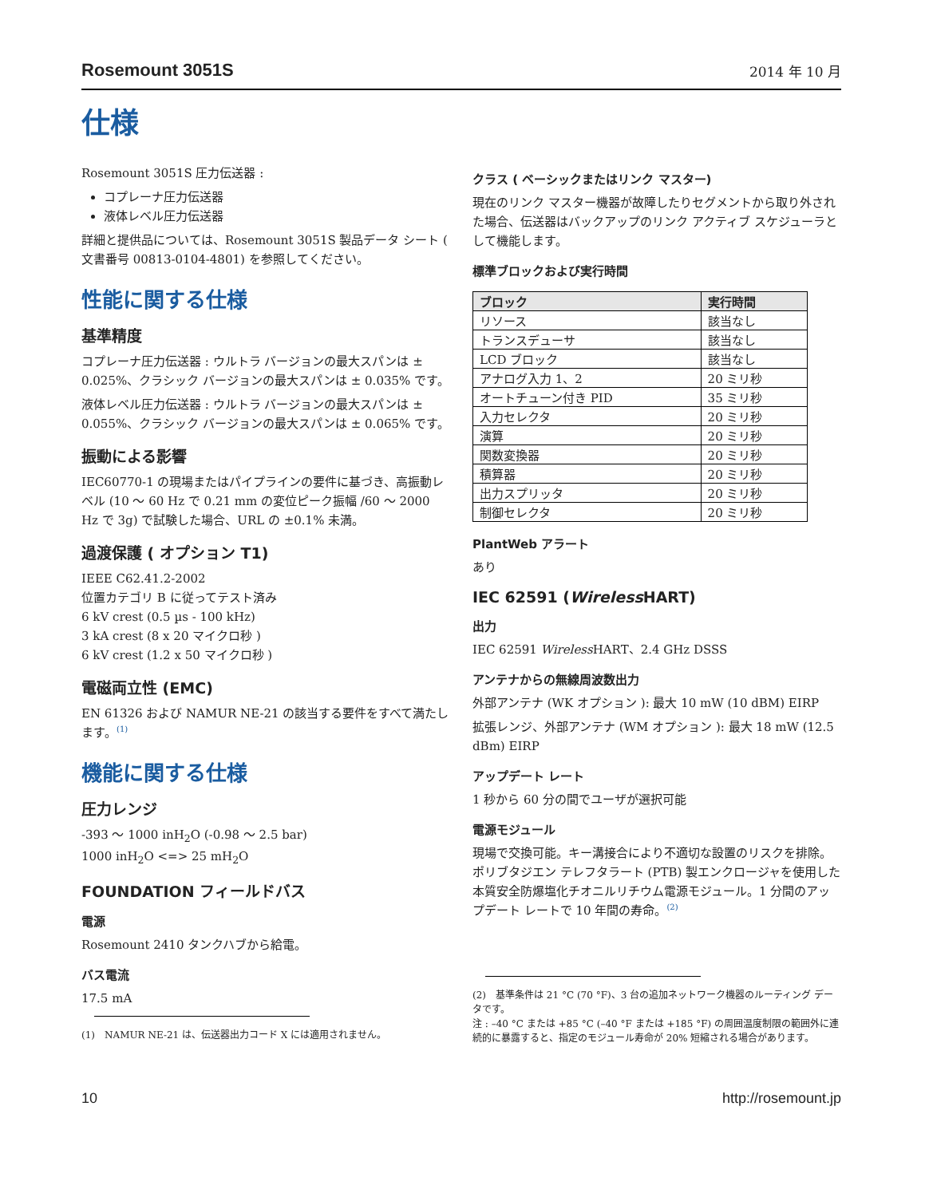Rosemount 3051S 2014 年 10 月
仕様
Rosemount 3051S 圧力伝送器 :
コプレーナ圧力伝送器
液体レベル圧力伝送器
詳細と提供品については、Rosemount 3051S 製品データ シート ( 文書番号 00813-0104-4801) を参照してください。
性能に関する仕様
基準精度
コプレーナ圧力伝送器 : ウルトラ バージョンの最大スパンは ± 0.025%、クラシック バージョンの最大スパンは ± 0.035% です。
液体レベル圧力伝送器 : ウルトラ バージョンの最大スパンは ± 0.055%、クラシック バージョンの最大スパンは ± 0.065% です。
振動による影響
IEC60770-1 の現場またはパイプラインの要件に基づき、高振動レベル (10 ～ 60 Hz で 0.21 mm の変位ピーク振幅 /60 ～ 2000 Hz で 3g) で試験した場合、URL の ±0.1% 未満。
過渡保護 ( オプション T1)
IEEE C62.41.2-2002
位置カテゴリ B に従ってテスト済み
6 kV crest (0.5 µs - 100 kHz)
3 kA crest (8 x 20 マイクロ秒 )
6 kV crest (1.2 x 50 マイクロ秒 )
電磁両立性 (EMC)
EN 61326 および NAMUR NE-21 の該当する要件をすべて満たします。<sup>(1)</sup>
機能に関する仕様
圧力レンジ
-393 ～ 1000 inH<sub>2</sub>O (-0.98 ～ 2.5 bar)
1000 inH<sub>2</sub>O <=> 25 mH<sub>2</sub>O
FOUNDATION フィールドバス
電源
Rosemount 2410 タンクハブから給電。
バス電流
17.5 mA
(1)　NAMUR NE-21 は、伝送器出力コード X には適用されません。
クラス ( ベーシックまたはリンク マスター)
現在のリンク マスター機器が故障したりセグメントから取り外された場合、伝送器はバックアップのリンク アクティブ スケジューラとして機能します。
標準ブロックおよび実行時間
| ブロック | 実行時間 |
| --- | --- |
| リソース | 該当なし |
| トランスデューサ | 該当なし |
| LCD ブロック | 該当なし |
| アナログ入力 1、2 | 20 ミリ秒 |
| オートチューン付き PID | 35 ミリ秒 |
| 入力セレクタ | 20 ミリ秒 |
| 演算 | 20 ミリ秒 |
| 関数変換器 | 20 ミリ秒 |
| 積算器 | 20 ミリ秒 |
| 出力スプリッタ | 20 ミリ秒 |
| 制御セレクタ | 20 ミリ秒 |
PlantWeb アラート
あり
IEC 62591 (Wireless HART)
出力
IEC 62591 Wireless HART、2.4 GHz DSSS
アンテナからの無線周波数出力
外部アンテナ (WK オプション ): 最大 10 mW (10 dBM) EIRP
拡張レンジ、外部アンテナ (WM オプション ): 最大 18 mW (12.5 dBm) EIRP
アップデート レート
1 秒から 60 分の間でユーザが選択可能
電源モジュール
現場で交換可能。キー溝接合により不適切な設置のリスクを排除。ポリブタジエン テレフタラート (PTB) 製エンクロージャを使用した本質安全防爆塩化チオニルリチウム電源モジュール。1 分間のアップデート レートで 10 年間の寿命。<sup>(2)</sup>
(2)　基準条件は 21 °C (70 °F)、3 台の追加ネットワーク機器のルーティング データです。
注 : –40 °C または +85 °C (–40 °F または +185 °F) の周囲温度制限の範囲外に連続的に暴露すると、指定のモジュール寿命が 20% 短縮される場合があります。
10 http://rosemount.jp